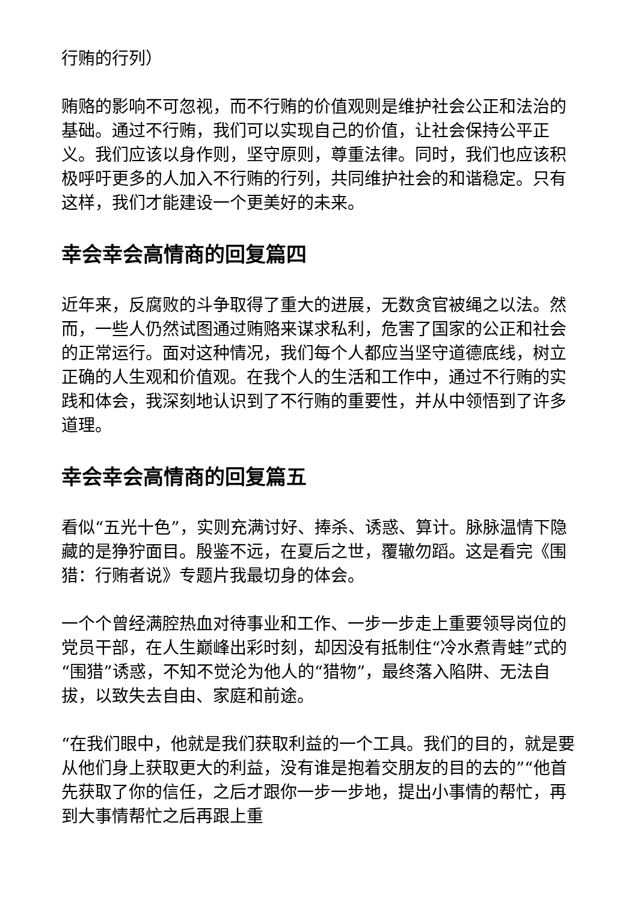行贿的行列）
贿赂的影响不可忽视，而不行贿的价值观则是维护社会公正和法治的基础。通过不行贿，我们可以实现自己的价值，让社会保持公平正义。我们应该以身作则，坚守原则，尊重法律。同时，我们也应该积极呼吁更多的人加入不行贿的行列，共同维护社会的和谐稳定。只有这样，我们才能建设一个更美好的未来。
幸会幸会高情商的回复篇四
近年来，反腐败的斗争取得了重大的进展，无数贪官被绳之以法。然而，一些人仍然试图通过贿赂来谋求私利，危害了国家的公正和社会的正常运行。面对这种情况，我们每个人都应当坚守道德底线，树立正确的人生观和价值观。在我个人的生活和工作中，通过不行贿的实践和体会，我深刻地认识到了不行贿的重要性，并从中领悟到了许多道理。
幸会幸会高情商的回复篇五
看似“五光十色”，实则充满讨好、捧杀、诱惑、算计。脉脉温情下隐藏的是狰狞面目。殷鉴不远，在夏后之世，覆辙勿蹈。这是看完《围猎：行贿者说》专题片我最切身的体会。
一个个曾经满腔热血对待事业和工作、一步一步走上重要领导岗位的党员干部，在人生巅峰出彩时刻，却因没有抵制住“冷水煮青蛙”式的“围猎”诱惑，不知不觉沦为他人的“猎物”，最终落入陷阱、无法自拔，以致失去自由、家庭和前途。
“在我们眼中，他就是我们获取利益的一个工具。我们的目的，就是要从他们身上获取更大的利益，没有谁是抱着交朋友的目的去的”“他首先获取了你的信任，之后才跟你一步一步地，提出小事情的帮忙，再到大事情帮忙之后再跟上重